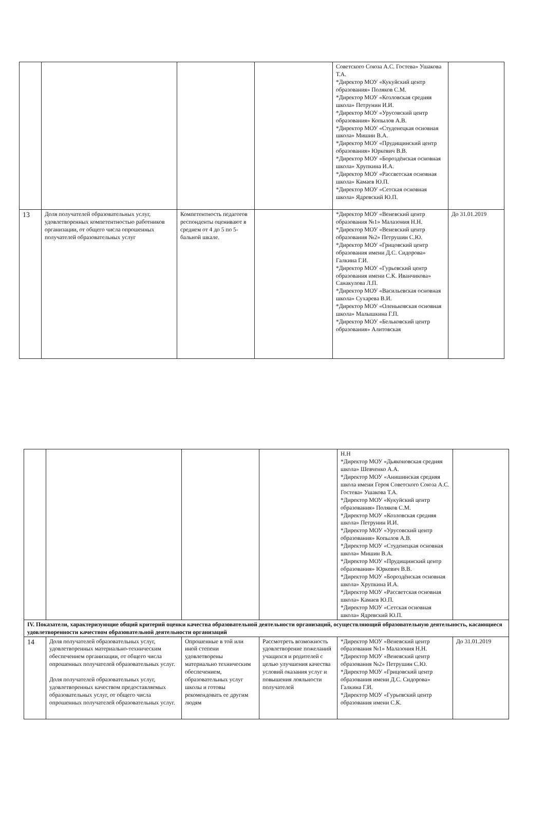| | | | | Советского Союза А.С. Гостева» Ушакова Т.А. *Директор МОУ «Кукуйский центр образования» Поляков С.М. *Директор МОУ «Козловская средняя школа» Петрунин И.И. *Директор МОУ «Урусовский центр образования» Копылов А.В. *Директор МОУ «Студенецкая основная школа» Мишин В.А. *Директор МОУ «Прудищинский центр образования» Юркевич В.В. *Директор МОУ «Бороздёнская основная школа» Хрупкина И.А. *Директор МОУ «Рассветская основная школа» Камаев Ю.П. *Директор МОУ «Сетская основная школа» Ядревский Ю.П. | |
| 13 | Доля получателей образовательных услуг, удовлетворенных компетентностью работников организации, от общего числа опрошенных получателей образовательных услуг | Компетентность педагогов респонденты оценивают в среднем от 4 до 5 по 5-бальной шкале. | | *Директор МОУ «Веневский центр образования №1» Малазония Н.Н. *Директор МОУ «Веневский центр образования №2» Петрушин С.Ю. *Директор МОУ «Грицовский центр образования имени Д.С. Сидорова» Галкина Г.И. *Директор МОУ «Гурьевский центр образования имени С.К. Иванчикова» Санакулова Л.П. *Директор МОУ «Васильевская основная школа» Сухарева В.И. *Директор МОУ «Оленьковская основная школа» Малышкина Г.П. *Директор МОУ «Бельковский центр образования» Алитовская | До 31.01.2019 |
| | | | | Н.Н *Директор МОУ «Дьяконовская средняя школа» Шевченко А.А. *Директор МОУ «Анишинская средняя школа имени Героя Советского Союза А.С. Гостева» Ушакова Т.А. *Директор МОУ «Кукуйский центр образования» Поляков С.М. *Директор МОУ «Козловская средняя школа» Петрунин И.И. *Директор МОУ «Урусовский центр образования» Копылов А.В. *Директор МОУ «Студенецкая основная школа» Мишин В.А. *Директор МОУ «Прудищинский центр образования» Юркевич В.В. *Директор МОУ «Бороздёнская основная школа» Хрупкина И.А. *Директор МОУ «Рассветская основная школа» Камаев Ю.П. *Директор МОУ «Сетская основная школа» Ядревский Ю.П. | |
| IV. Показатели, характеризующие общий критерий оценки качества образовательной деятельности организаций, осуществляющий образовательную деятельность, касающиеся удовлетворенности качеством образовательной деятельности организаций | | | | | |
| 14 | Доля получателей образовательных услуг, удовлетворенных материально-техническим обеспечением организации, от общего числа опрошенных получателей образовательных услуг. Доля получателей образовательных услуг, удовлетворенных качеством предоставляемых образовательных услуг, от общего числа опрошенных получателей образовательных услуг. | Опрошенные в той или иной степени удовлетворены материально техническим обеспечением, образовательных услуг школы и готовы рекомендовать ее другим людям | Рассмотреть возможность удовлетворение пожеланий учащихся и родителей с целью улучшения качества условий оказания услуг и повышения лояльности получателей | *Директор МОУ «Веневский центр образования №1» Малазония Н.Н. *Директор МОУ «Веневский центр образования №2» Петрушин С.Ю. *Директор МОУ «Грицовский центр образования имени Д.С. Сидорова» Галкина Г.И. *Директор МОУ «Гурьевский центр образования имени С.К. | До 31.01.2019 |